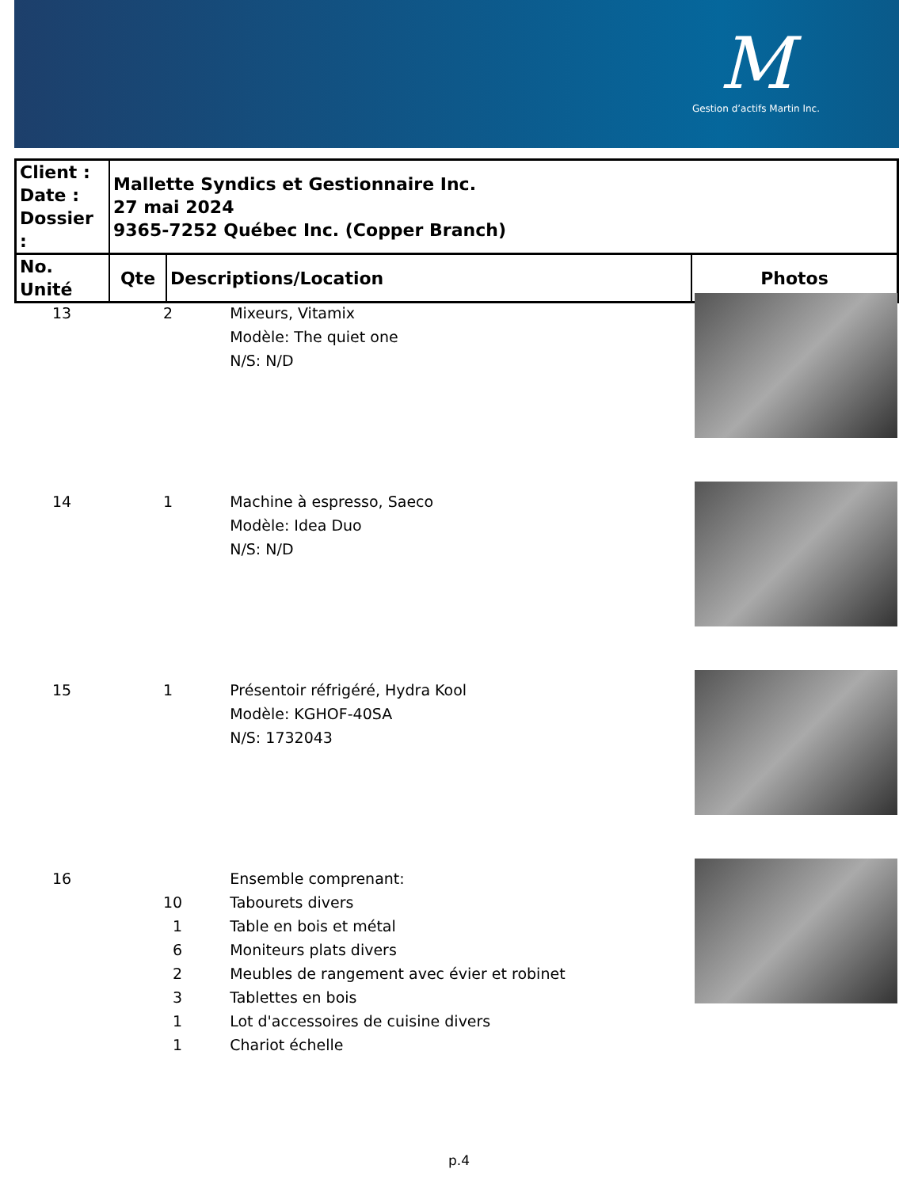M
Gestion d’actifs Martin Inc.
| Client : Date : Dossier : | Mallette Syndics et Gestionnaire Inc. 27 mai 2024 9365-7252 Québec Inc. (Copper Branch) | | |
| No. Unité | Qte | Descriptions/Location | Photos |
| 13 | 2 | Mixeurs, Vitamix Modèle: The quiet one N/S: N/D | |
| 14 | 1 | Machine à espresso, Saeco Modèle: Idea Duo N/S: N/D | |
| 15 | 1 | Présentoir réfrigéré, Hydra Kool Modèle: KGHOF-40SA N/S: 1732043 | |
| 16 | 10 1 6 2 3 1 1 | Ensemble comprenant: Tabourets divers Table en bois et métal Moniteurs plats divers Meubles de rangement avec évier et robinet Tablettes en bois Lot d'accessoires de cuisine divers Chariot échelle | |
p.4